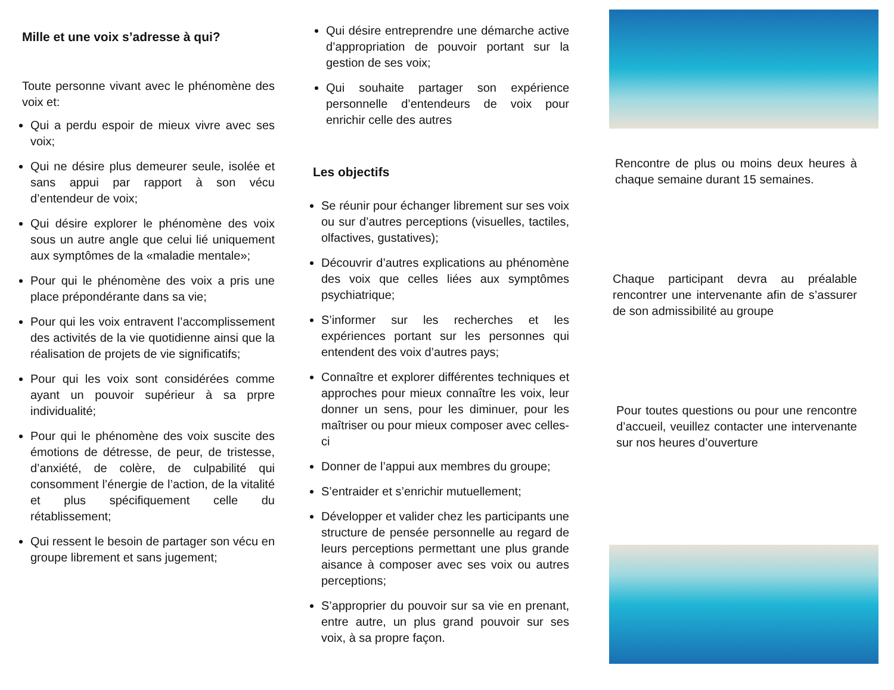Mille et une voix s’adresse à qui?
Toute personne vivant avec le phénomène des voix et:
Qui a perdu espoir de mieux vivre avec ses voix;
Qui ne désire plus demeurer seule, isolée et sans appui par rapport à son vécu d’entendeur de voix;
Qui désire explorer le phénomène des voix sous un autre angle que celui lié uniquement aux symptômes de la «maladie mentale»;
Pour qui le phénomène des voix a pris une place prépondérante dans sa vie;
Pour qui les voix entravent l’accomplissement des activités de la vie quotidienne ainsi que la réalisation de projets de vie significatifs;
Pour qui les voix sont considérées comme ayant un pouvoir supérieur à sa prpre individualité;
Pour qui le phénomène des voix suscite des émotions de détresse, de peur, de tristesse, d’anxiété, de colère, de culpabilité qui consomment l’énergie de l’action, de la vitalité et plus spécifiquement celle du rétablissement;
Qui ressent le besoin de partager son vécu en groupe librement et sans jugement;
Qui désire entreprendre une démarche active d’appropriation de pouvoir portant sur la gestion de ses voix;
Qui souhaite partager son expérience personnelle d’entendeurs de voix pour enrichir celle des autres
Les objectifs
Se réunir pour échanger librement sur ses voix ou sur d’autres perceptions (visuelles, tactiles, olfactives, gustatives);
Découvrir d’autres explications au phénomène des voix que celles liées aux symptômes psychiatrique;
S’informer sur les recherches et les expériences portant sur les personnes qui entendent des voix d’autres pays;
Connaître et explorer différentes techniques et approches pour mieux connaître les voix, leur donner un sens, pour les diminuer, pour les maîtriser ou pour mieux composer avec celles-ci
Donner de l’appui aux membres du groupe;
S’entraider et s’enrichir mutuellement;
Développer et valider chez les participants une structure de pensée personnelle au regard de leurs perceptions permettant une plus grande aisance à composer avec ses voix ou autres perceptions;
S’approprier du pouvoir sur sa vie en prenant, entre autre, un plus grand pouvoir sur ses voix, à sa propre façon.
Rencontre de plus ou moins deux heures à chaque semaine durant 15 semaines.
Chaque participant devra au préalable rencontrer une intervenante afin de s’assurer de son admissibilité au groupe
Pour toutes questions ou pour une rencontre d’accueil, veuillez contacter une intervenante sur nos heures d’ouverture